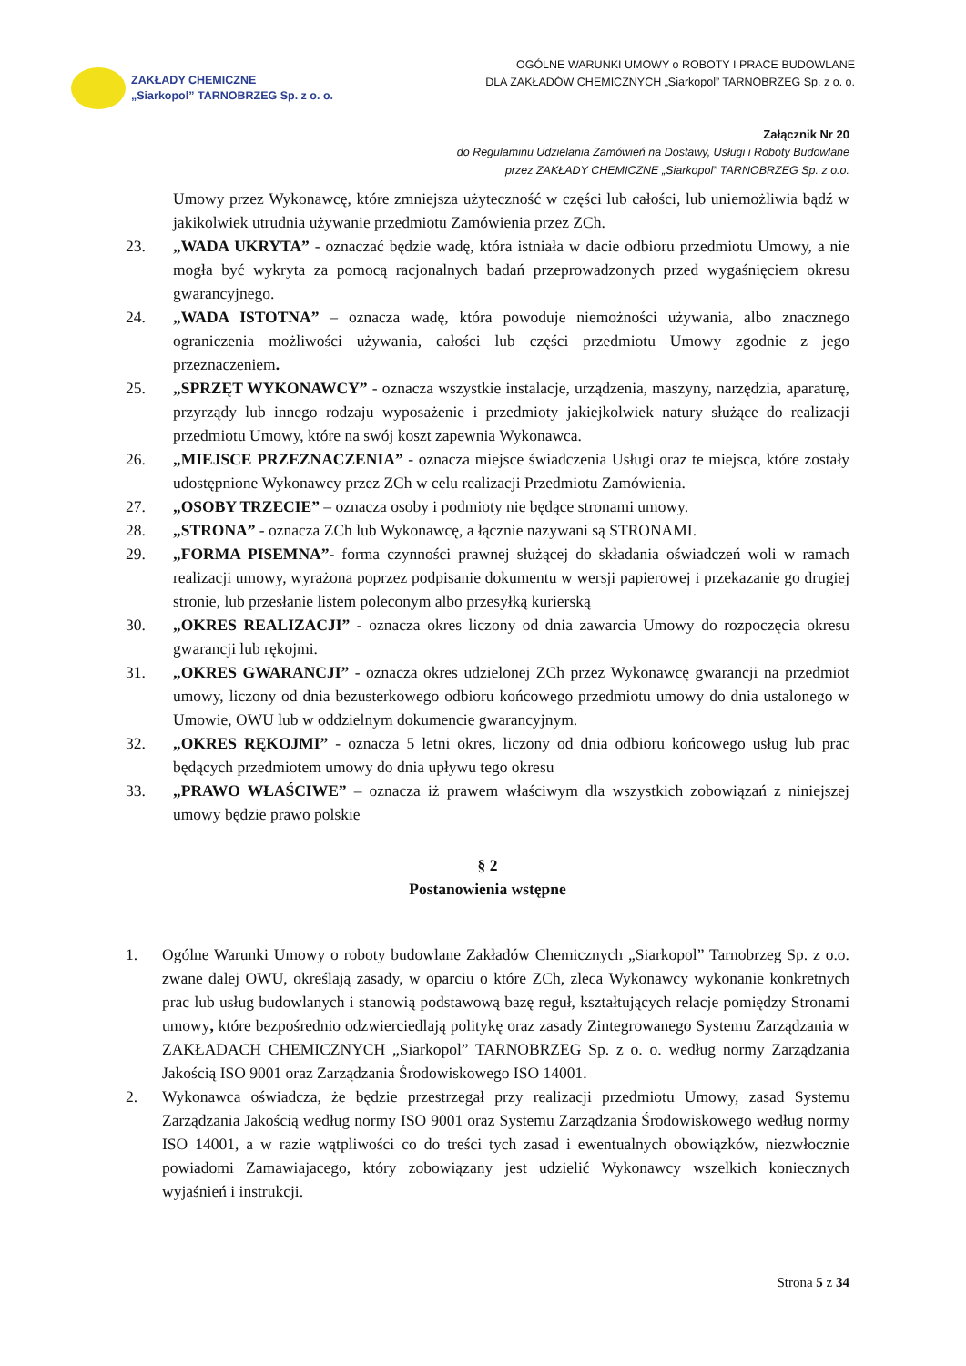ZAKŁADY CHEMICZNE
„Siarkopol” TARNOBRZEG Sp. z o. o.
OGÓLNE WARUNKI UMOWY o ROBOTY I PRACE BUDOWLANE
DLA ZAKŁADÓW CHEMICZNYCH „Siarkopol” TARNOBRZEG Sp. z o. o.
Załącznik Nr 20
do Regulaminu Udzielania Zamówień na Dostawy, Usługi i Roboty Budowlane
przez ZAKŁADY CHEMICZNE „Siarkopol” TARNOBRZEG Sp. z o.o.
Umowy przez Wykonawcę, które zmniejsza użyteczność w części lub całości, lub uniemożliwia bądź w jakikolwiek utrudnia używanie przedmiotu Zamówienia przez ZCh.
23. „WADA UKRYTA” - oznaczać będzie wadę, która istniała w dacie odbioru przedmiotu Umowy, a nie mogła być wykryta za pomocą racjonalnych badań przeprowadzonych przed wygaśnięciem okresu gwarancyjnego.
24. „WADA ISTOTNA” – oznacza wadę, która powoduje niemożności używania, albo znacznego ograniczenia możliwości używania, całości lub części przedmiotu Umowy zgodnie z jego przeznaczeniem.
25. „SPRZĘT WYKONAWCY” - oznacza wszystkie instalacje, urządzenia, maszyny, narzędzia, aparaturę, przyrządy lub innego rodzaju wyposażenie i przedmioty jakiejkolwiek natury służące do realizacji przedmiotu Umowy, które na swój koszt zapewnia Wykonawca.
26. „MIEJSCE PRZEZNACZENIA” - oznacza miejsce świadczenia Usługi oraz te miejsca, które zostały udostępnione Wykonawcy przez ZCh w celu realizacji Przedmiotu Zamówienia.
27. „OSOBY TRZECIE” – oznacza osoby i podmioty nie będące stronami umowy.
28. „STRONA” - oznacza ZCh lub Wykonawcę, a łącznie nazywani są STRONAMI.
29. „FORMA PISEMNA”- forma czynności prawnej służącej do składania oświadczeń woli w ramach realizacji umowy, wyrażona poprzez podpisanie dokumentu w wersji papierowej i przekazanie go drugiej stronie, lub przesłanie listem poleconym albo przesyłką kurierską
30. „OKRES REALIZACJI” - oznacza okres liczony od dnia zawarcia Umowy do rozpoczęcia okresu gwarancji lub rękojmi.
31. „OKRES GWARANCJI” - oznacza okres udzielonej ZCh przez Wykonawcę gwarancji na przedmiot umowy, liczony od dnia bezusterkowego odbioru końcowego przedmiotu umowy do dnia ustalonego w Umowie, OWU lub w oddzielnym dokumencie gwarancyjnym.
32. „OKRES RĘKOJMI” - oznacza 5 letni okres, liczony od dnia odbioru końcowego usług lub prac będących przedmiotem umowy do dnia upływu tego okresu
33. „PRAWO WŁAŚCIWE” – oznacza iż prawem właściwym dla wszystkich zobowiązań z niniejszej umowy będzie prawo polskie
§ 2
Postanowienia wstępne
1. Ogólne Warunki Umowy o roboty budowlane Zakładów Chemicznych „Siarkopol” Tarnobrzeg Sp. z o.o. zwane dalej OWU, określają zasady, w oparciu o które ZCh, zleca Wykonawcy wykonanie konkretnych prac lub usług budowlanych i stanowią podstawową bazę reguł, kształtujących relacje pomiędzy Stronami umowy, które bezpośrednio odzwierciedlają politykę oraz zasady Zintegrowanego Systemu Zarządzania w ZAKŁADACH CHEMICZNYCH „Siarkopol” TARNOBRZEG Sp. z o. o. według normy Zarządzania Jakością ISO 9001 oraz Zarządzania Środowiskowego ISO 14001.
2. Wykonawca oświadcza, że będzie przestrzegał przy realizacji przedmiotu Umowy, zasad Systemu Zarządzania Jakością według normy ISO 9001 oraz Systemu Zarządzania Środowiskowego według normy ISO 14001, a w razie wątpliwości co do treści tych zasad i ewentualnych obowiązków, niezwłocznie powiadomi Zamawiajacego, który zobowiązany jest udzielić Wykonawcy wszelkich koniecznych wyjaśnień i instrukcji.
Strona 5 z 34